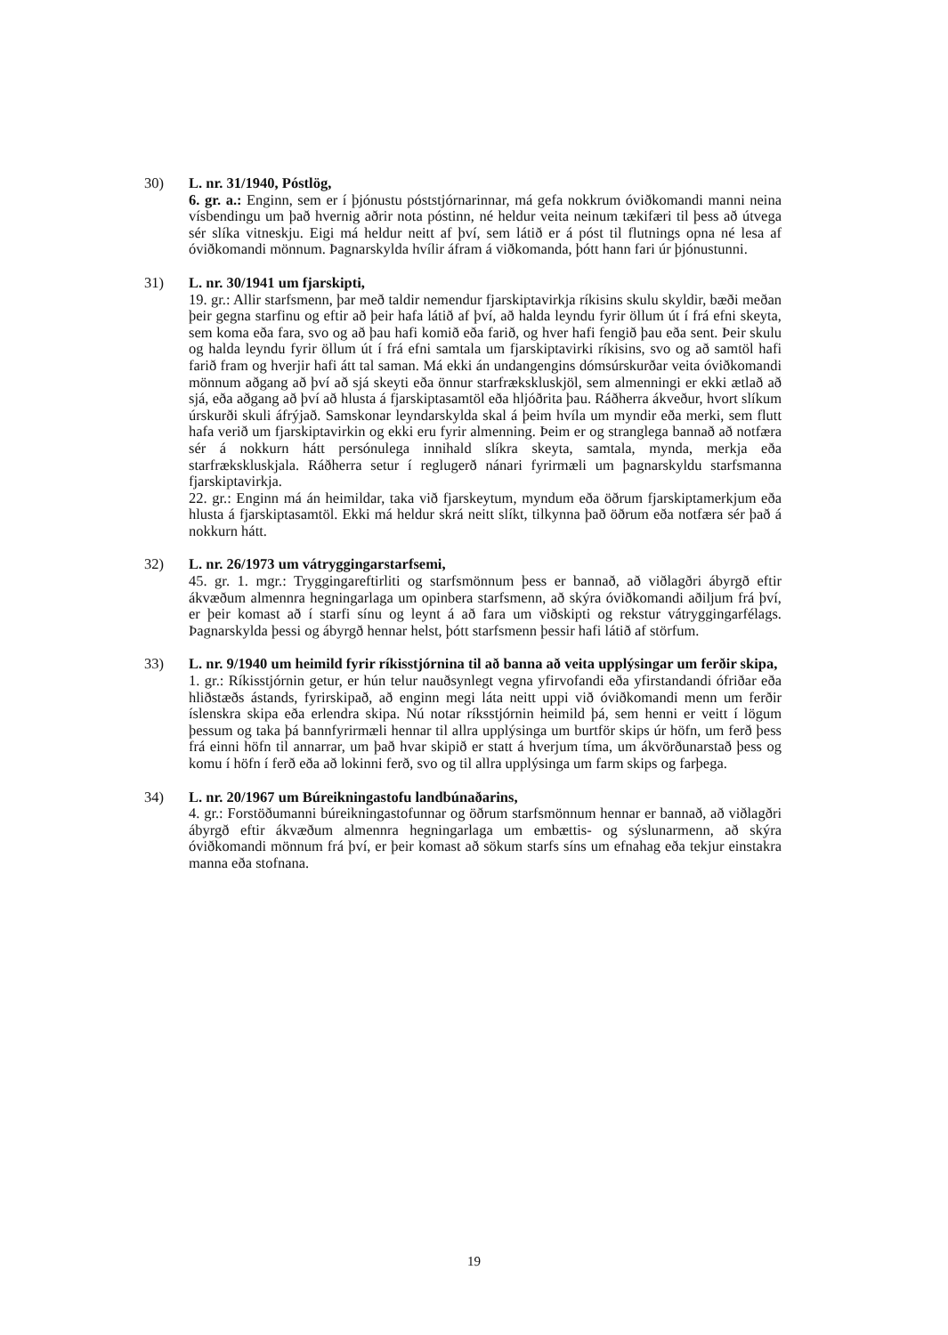30) L. nr. 31/1940, Póstlög,
6. gr. a.: Enginn, sem er í þjónustu póststjórnarinnar, má gefa nokkrum óviðkomandi manni neina vísbendingu um það hvernig aðrir nota póstinn, né heldur veita neinum tækifæri til þess að útvega sér slíka vitneskju. Eigi má heldur neitt af því, sem látið er á póst til flutnings opna né lesa af óviðkomandi mönnum. Þagnarskylda hvílir áfram á viðkomanda, þótt hann fari úr þjónustunni.
31) L. nr. 30/1941 um fjarskipti,
19. gr.: Allir starfsmenn, þar með taldir nemendur fjarskiptavirkja ríkisins skulu skyldir, bæði meðan þeir gegna starfinu og eftir að þeir hafa látið af því, að halda leyndu fyrir öllum út í frá efni skeyta, sem koma eða fara, svo og að þau hafi komið eða farið, og hver hafi fengið þau eða sent. Þeir skulu og halda leyndu fyrir öllum út í frá efni samtala um fjarskiptavirki ríkisins, svo og að samtöl hafi farið fram og hverjir hafi átt tal saman. Má ekki án undangengins dómsúrskurðar veita óviðkomandi mönnum aðgang að því að sjá skeyti eða önnur starfrækskluskjöl, sem almenningi er ekki ætlað að sjá, eða aðgang að því að hlusta á fjarskiptasamtöl eða hljóðrita þau. Ráðherra ákveður, hvort slíkum úrskurði skuli áfrýjað. Samskonar leyndarskylda skal á þeim hvíla um myndir eða merki, sem flutt hafa verið um fjarskiptavirkin og ekki eru fyrir almenning. Þeim er og stranglega bannað að notfæra sér á nokkurn hátt persónulega innihald slíkra skeyta, samtala, mynda, merkja eða starfrækskluskjala. Ráðherra setur í reglugerð nánari fyrirmæli um þagnarskyldu starfsmanna fjarskiptavirkja.
22. gr.: Enginn má án heimildar, taka við fjarskeytum, myndum eða öðrum fjarskiptamerkjum eða hlusta á fjarskiptasamtöl. Ekki má heldur skrá neitt slíkt, tilkynna það öðrum eða notfæra sér það á nokkurn hátt.
32) L. nr. 26/1973 um vátryggingarstarfsemi,
45. gr. 1. mgr.: Tryggingareftirliti og starfsmönnum þess er bannað, að viðlagðri ábyrgð eftir ákvæðum almennra hegningarlaga um opinbera starfsmenn, að skýra óviðkomandi aðiljum frá því, er þeir komast að í starfi sínu og leynt á að fara um viðskipti og rekstur vátryggingarfélags. Þagnarskylda þessi og ábyrgð hennar helst, þótt starfsmenn þessir hafi látið af störfum.
33) L. nr. 9/1940 um heimild fyrir ríkisstjórnina til að banna að veita upplýsingar um ferðir skipa,
1. gr.: Ríkisstjórnin getur, er hún telur nauðsynlegt vegna yfirvofandi eða yfirstandandi ófriðar eða hliðstæðs ástands, fyrirskipað, að enginn megi láta neitt uppi við óviðkomandi menn um ferðir íslenskra skipa eða erlendra skipa. Nú notar ríksstjórnin heimild þá, sem henni er veitt í lögum þessum og taka þá bannfyrirmæli hennar til allra upplýsinga um burtför skips úr höfn, um ferð þess frá einni höfn til annarrar, um það hvar skipið er statt á hverjum tíma, um ákvörðunarstað þess og komu í höfn í ferð eða að lokinni ferð, svo og til allra upplýsinga um farm skips og farþega.
34) L. nr. 20/1967 um Búreikningastofu landbúnaðarins,
4. gr.: Forstöðumanni búreikningastofunnar og öðrum starfsmönnum hennar er bannað, að viðlagðri ábyrgð eftir ákvæðum almennra hegningarlaga um embættis- og sýslunarmenn, að skýra óviðkomandi mönnum frá því, er þeir komast að sökum starfs síns um efnahag eða tekjur einstakra manna eða stofnana.
19